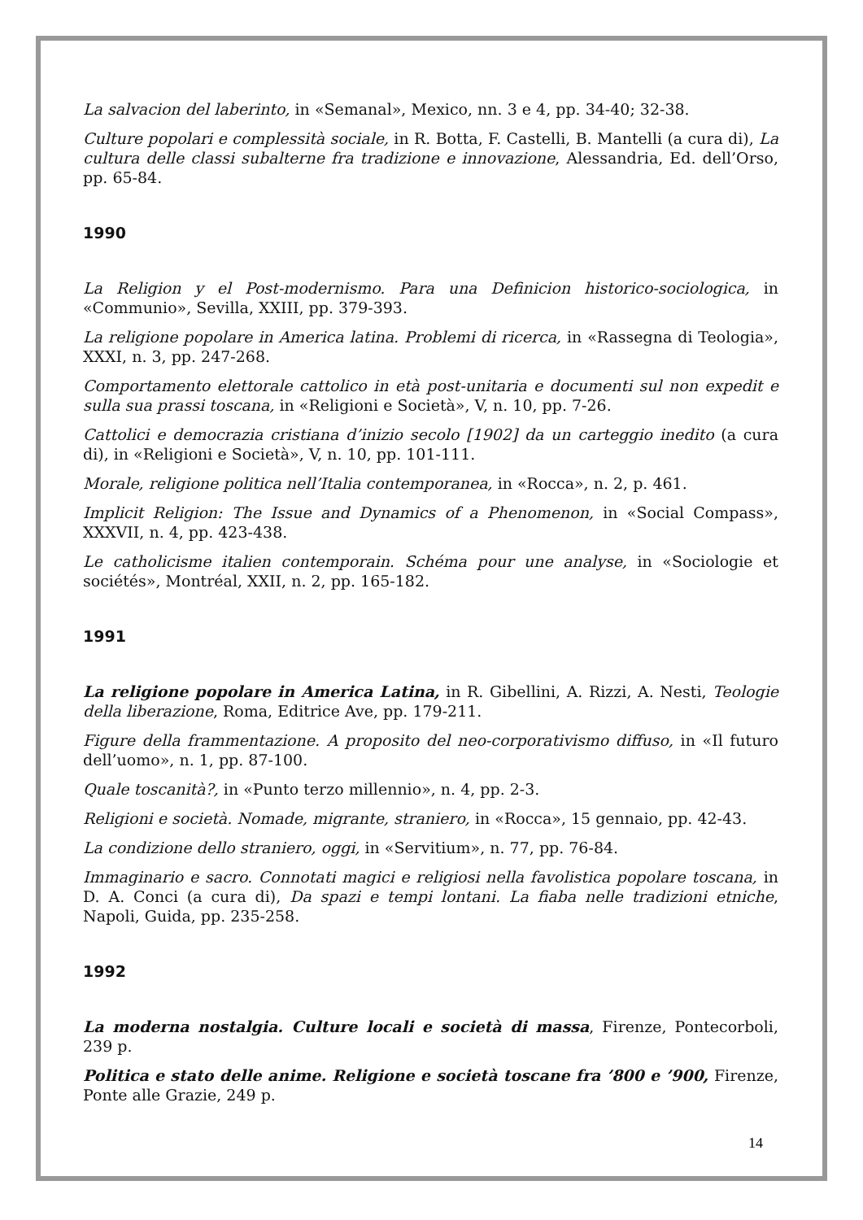La salvacion del laberinto, in «Semanal», Mexico, nn. 3 e 4, pp. 34-40; 32-38.
Culture popolari e complessità sociale, in R. Botta, F. Castelli, B. Mantelli (a cura di), La cultura delle classi subalterne fra tradizione e innovazione, Alessandria, Ed. dell’Orso, pp. 65-84.
1990
La Religion y el Post-modernismo. Para una Definicion historico-sociologica, in «Communio», Sevilla, XXIII, pp. 379-393.
La religione popolare in America latina. Problemi di ricerca, in «Rassegna di Teologia», XXXI, n. 3, pp. 247-268.
Comportamento elettorale cattolico in età post-unitaria e documenti sul non expedit e sulla sua prassi toscana, in «Religioni e Società», V, n. 10, pp. 7-26.
Cattolici e democrazia cristiana d’inizio secolo [1902] da un carteggio inedito (a cura di), in «Religioni e Società», V, n. 10, pp. 101-111.
Morale, religione politica nell’Italia contemporanea, in «Rocca», n. 2, p. 461.
Implicit Religion: The Issue and Dynamics of a Phenomenon, in «Social Compass», XXXVII, n. 4, pp. 423-438.
Le catholicisme italien contemporain. Schéma pour une analyse, in «Sociologie et sociétés», Montréal, XXII, n. 2, pp. 165-182.
1991
La religione popolare in America Latina, in R. Gibellini, A. Rizzi, A. Nesti, Teologie della liberazione, Roma, Editrice Ave, pp. 179-211.
Figure della frammentazione. A proposito del neo-corporativismo diffuso, in «Il futuro dell’uomo», n. 1, pp. 87-100.
Quale toscanità?, in «Punto terzo millennio», n. 4, pp. 2-3.
Religioni e società. Nomade, migrante, straniero, in «Rocca», 15 gennaio, pp. 42-43.
La condizione dello straniero, oggi, in «Servitium», n. 77, pp. 76-84.
Immaginario e sacro. Connotati magici e religiosi nella favolistica popolare toscana, in D. A. Conci (a cura di), Da spazi e tempi lontani. La fiaba nelle tradizioni etniche, Napoli, Guida, pp. 235-258.
1992
La moderna nostalgia. Culture locali e società di massa, Firenze, Pontecorboli, 239 p.
Politica e stato delle anime. Religione e società toscane fra ’800 e ’900, Firenze, Ponte alle Grazie, 249 p.
14